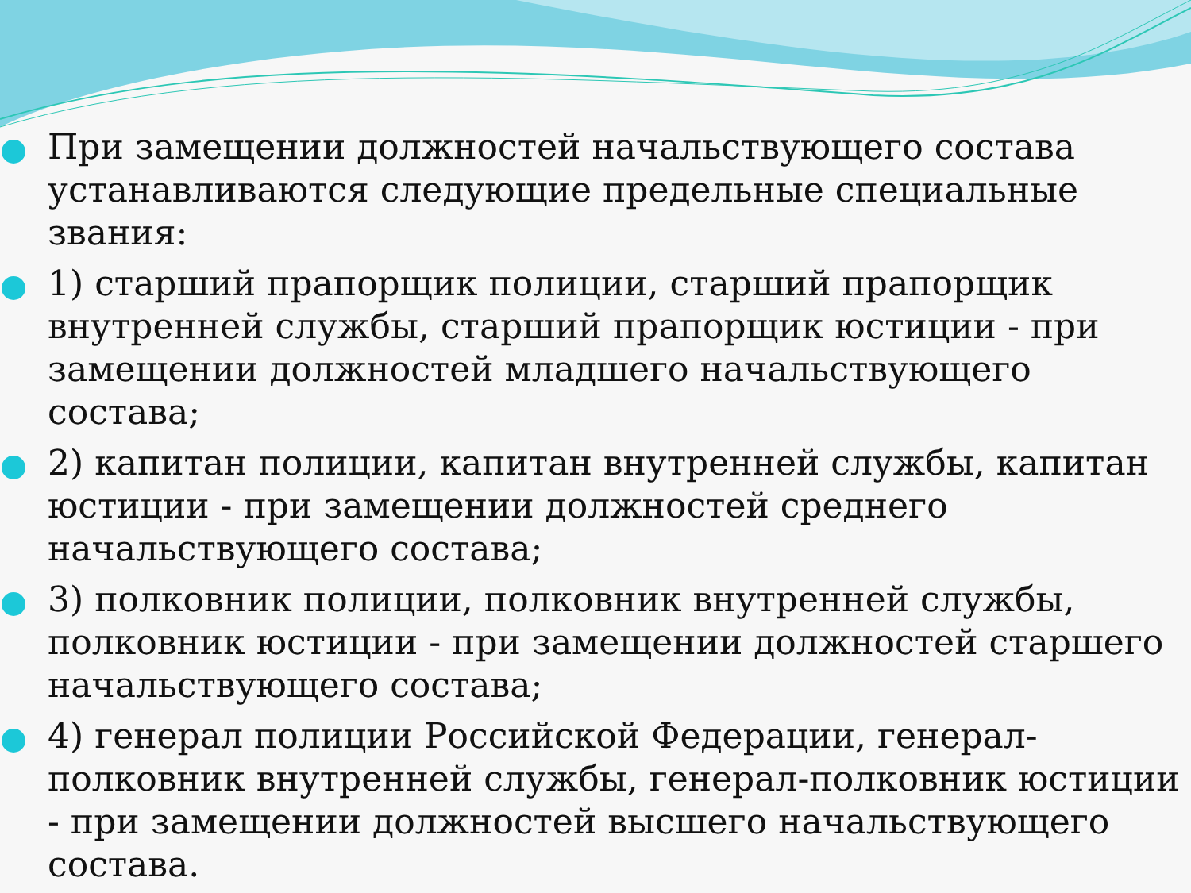При замещении должностей начальствующего состава устанавливаются следующие предельные специальные звания:
1) старший прапорщик полиции, старший прапорщик внутренней службы, старший прапорщик юстиции - при замещении должностей младшего начальствующего состава;
2) капитан полиции, капитан внутренней службы, капитан юстиции - при замещении должностей среднего начальствующего состава;
3) полковник полиции, полковник внутренней службы, полковник юстиции - при замещении должностей старшего начальствующего состава;
4) генерал полиции Российской Федерации, генерал-полковник внутренней службы, генерал-полковник юстиции - при замещении должностей высшего начальствующего состава.